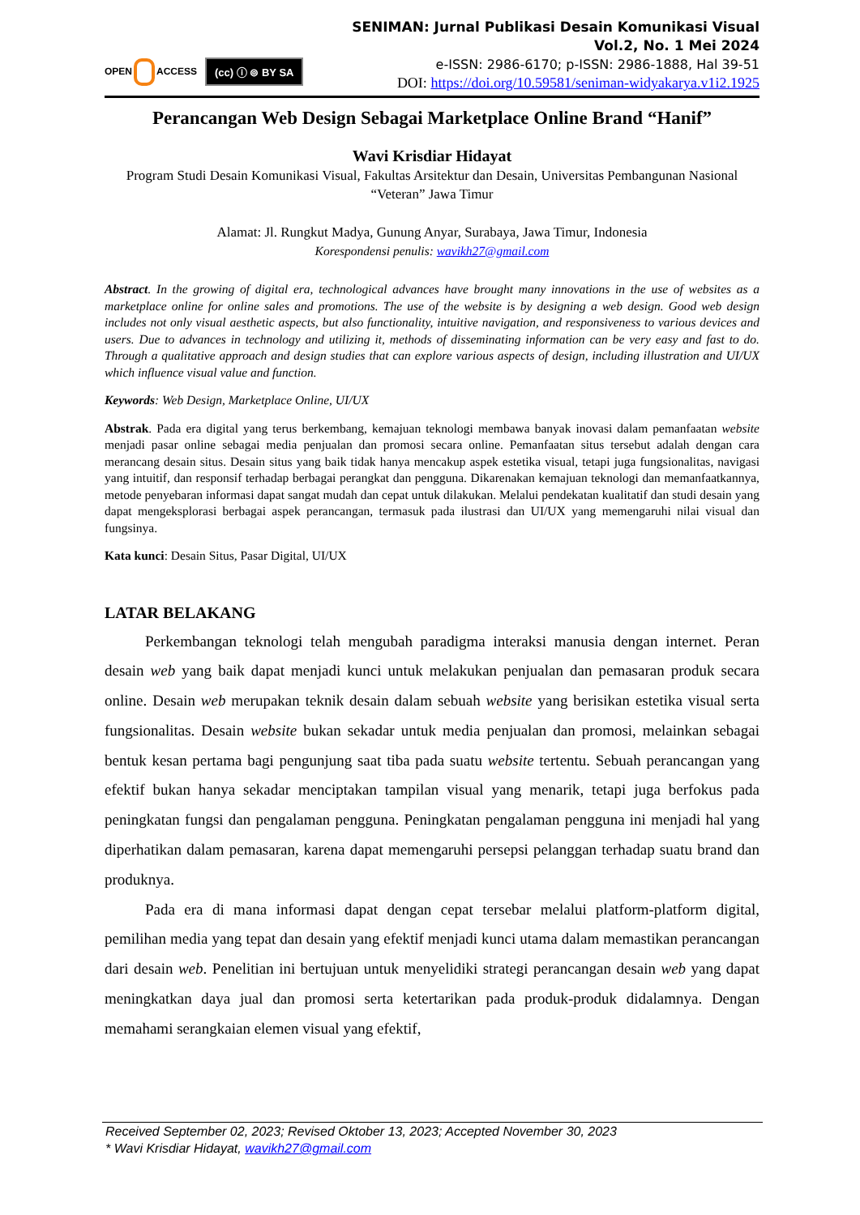OPEN ACCESS
(cc) ⓘ ⊚ BY SA
SENIMAN: Jurnal Publikasi Desain Komunikasi Visual
Vol.2, No. 1 Mei 2024
e-ISSN: 2986-6170; p-ISSN: 2986-1888, Hal 39-51
DOI: https://doi.org/10.59581/seniman-widyakarya.v1i2.1925
Perancangan Web Design Sebagai Marketplace Online Brand “Hanif”
Wavi Krisdiar Hidayat
Program Studi Desain Komunikasi Visual, Fakultas Arsitektur dan Desain, Universitas Pembangunan Nasional “Veteran” Jawa Timur
Alamat: Jl. Rungkut Madya, Gunung Anyar, Surabaya, Jawa Timur, Indonesia
Korespondensi penulis: wavikh27@gmail.com
Abstract. In the growing of digital era, technological advances have brought many innovations in the use of websites as a marketplace online for online sales and promotions. The use of the website is by designing a web design. Good web design includes not only visual aesthetic aspects, but also functionality, intuitive navigation, and responsiveness to various devices and users. Due to advances in technology and utilizing it, methods of disseminating information can be very easy and fast to do. Through a qualitative approach and design studies that can explore various aspects of design, including illustration and UI/UX which influence visual value and function.
Keywords: Web Design, Marketplace Online, UI/UX
Abstrak. Pada era digital yang terus berkembang, kemajuan teknologi membawa banyak inovasi dalam pemanfaatan website menjadi pasar online sebagai media penjualan dan promosi secara online. Pemanfaatan situs tersebut adalah dengan cara merancang desain situs. Desain situs yang baik tidak hanya mencakup aspek estetika visual, tetapi juga fungsionalitas, navigasi yang intuitif, dan responsif terhadap berbagai perangkat dan pengguna. Dikarenakan kemajuan teknologi dan memanfaatkannya, metode penyebaran informasi dapat sangat mudah dan cepat untuk dilakukan. Melalui pendekatan kualitatif dan studi desain yang dapat mengeksplorasi berbagai aspek perancangan, termasuk pada ilustrasi dan UI/UX yang memengaruhi nilai visual dan fungsinya.
Kata kunci: Desain Situs, Pasar Digital, UI/UX
LATAR BELAKANG
Perkembangan teknologi telah mengubah paradigma interaksi manusia dengan internet. Peran desain web yang baik dapat menjadi kunci untuk melakukan penjualan dan pemasaran produk secara online. Desain web merupakan teknik desain dalam sebuah website yang berisikan estetika visual serta fungsionalitas. Desain website bukan sekadar untuk media penjualan dan promosi, melainkan sebagai bentuk kesan pertama bagi pengunjung saat tiba pada suatu website tertentu. Sebuah perancangan yang efektif bukan hanya sekadar menciptakan tampilan visual yang menarik, tetapi juga berfokus pada peningkatan fungsi dan pengalaman pengguna. Peningkatan pengalaman pengguna ini menjadi hal yang diperhatikan dalam pemasaran, karena dapat memengaruhi persepsi pelanggan terhadap suatu brand dan produknya.
Pada era di mana informasi dapat dengan cepat tersebar melalui platform-platform digital, pemilihan media yang tepat dan desain yang efektif menjadi kunci utama dalam memastikan perancangan dari desain web. Penelitian ini bertujuan untuk menyelidiki strategi perancangan desain web yang dapat meningkatkan daya jual dan promosi serta ketertarikan pada produk-produk didalamnya. Dengan memahami serangkaian elemen visual yang efektif,
Received September 02, 2023; Revised Oktober 13, 2023; Accepted November 30, 2023
* Wavi Krisdiar Hidayat, wavikh27@gmail.com